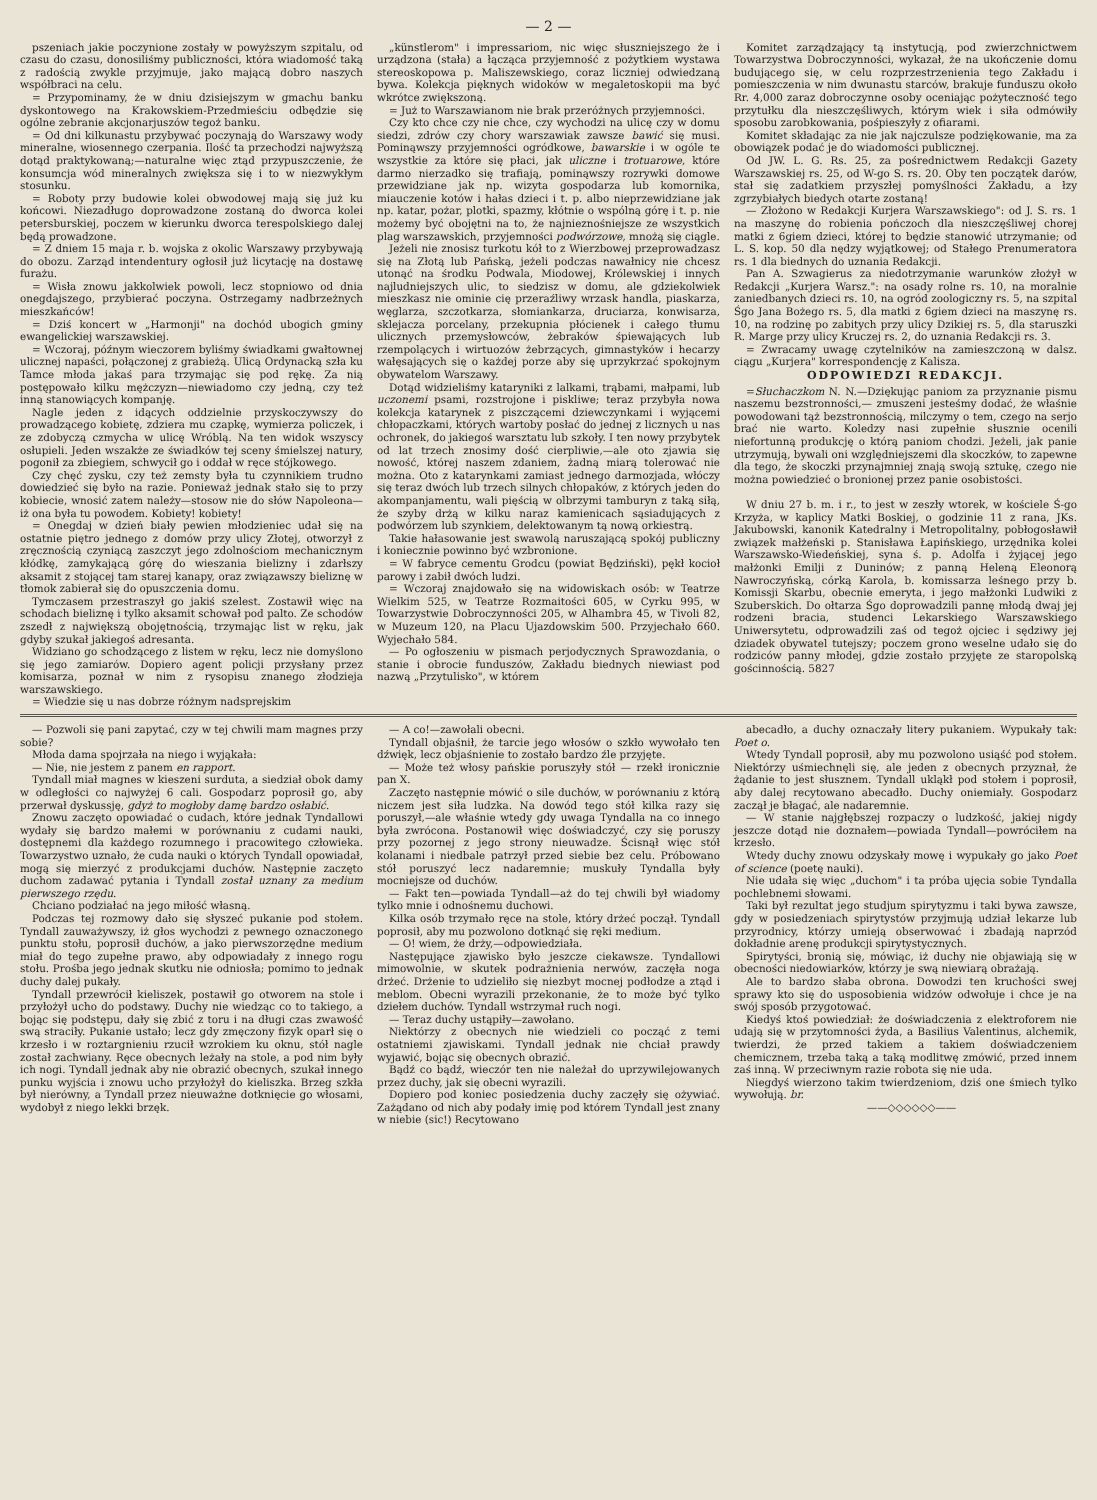— 2 —
pszeniach jakie poczynione zostały w powyższym szpitalu, od czasu do czasu, donosiliśmy publiczności, która wiadomość taką z radością zwykle przyjmuje, jako mającą dobro naszych współbraci na celu.
= Przypominamy, że w dniu dzisiejszym w gmachu banku dyskontowego na Krakowskiem-Przedmieściu odbędzie się ogólne zebranie akcjonarjuszów tegoż banku.
= Od dni kilkunastu przybywać poczynają do Warszawy wody mineralne, wiosennego czerpania. Ilość ta przechodzi najwyższą dotąd praktykowaną;—naturalne więc ztąd przypuszczenie, że konsumcja wód mineralnych zwiększa się i to w niezwykłym stosunku.
= Roboty przy budowie kolei obwodowej mają się już ku końcowi. Niezadługo doprowadzone zostaną do dworca kolei petersburskiej, poczem w kierunku dworca terespolskiego dalej będą prowadzone.
= Z dniem 15 maja r. b. wojska z okolic Warszawy przybywają do obozu. Zarząd intendentury ogłosił już licytację na dostawę furażu.
= Wisła znowu jakkolwiek powoli, lecz stopniowo od dnia onegdajszego, przybierać poczyna. Ostrzegamy nadbrzeżnych mieszkańców!
= Dziś koncert w „Harmonji" na dochód ubogich gminy ewangelickiej warszawskiej.
= Wczoraj, późnym wieczorem byliśmy świadkami gwałtownej ulicznej napaści, połączonej z grabieżą. Ulicą Ordynacką szła ku Tamce młoda jakaś para trzymając się pod rękę. Za nią postępowało kilku mężczyzn—niewiadomo czy jedną, czy też inną stanowiących kompanję.
Nagle jeden z idących oddzielnie przyskoczywszy do prowadzącego kobietę, zdziera mu czapkę, wymierza policzek, i ze zdobyczą czmycha w ulicę Wróblą. Na ten widok wszyscy osłupieli. Jeden wszakże ze świadków tej sceny śmielszej natury, pogonił za zbiegiem, schwycił go i oddał w ręce stójkowego.
Czy chęć zysku, czy też zemsty była tu czynnikiem trudno dowiedzieć się było na razie. Ponieważ jednak stało się to przy kobiecie, wnosić zatem należy—stosow nie do słów Napoleona—iż ona była tu powodem. Kobiety! kobiety!
= Onegdaj w dzień biały pewien młodzieniec udał się na ostatnie piętro jednego z domów przy ulicy Złotej, otworzył z zręcznością czyniącą zaszczyt jego zdolnościom mechanicznym kłódkę, zamykającą górę do wieszania bielizny i zdarłszy aksamit z stojącej tam starej kanapy, oraz związawszy bieliznę w tłomok zabierał się do opuszczenia domu.
Tymczasem przestraszył go jakiś szelest. Zostawił więc na schodach bieliznę i tylko aksamit schował pod palto. Ze schodów zszedł z największą obojętnością, trzymając list w ręku, jak gdyby szukał jakiegoś adresanta.
Widziano go schodzącego z listem w ręku, lecz nie domyślono się jego zamiarów. Dopiero agent policji przysłany przez komisarza, poznał w nim z rysopisu znanego złodzieja warszawskiego.
= Wiedzie się u nas dobrze różnym nadsprejskim
„künstlerom" i impressariom, nic więc słuszniejszego że i urządzona (stała) a łącząca przyjemność z pożytkiem wystawa stereoskopowa p. Maliszewskiego, coraz liczniej odwiedzaną bywa. Kolekcja pięknych widoków w megaletoskopii ma być wkrótce zwiększoną.
= Już to Warszawianom nie brak przeróżnych przyjemności.
Czy kto chce czy nie chce, czy wychodzi na ulicę czy w domu siedzi, zdrów czy chory warszawiak zawsze bawić się musi. Pominąwszy przyjemności ogródkowe, bawarskie i w ogóle te wszystkie za które się płaci, jak uliczne i trotuarowe, które darmo nierzadko się trafiają, pominąwszy rozrywki domowe przewidziane jak np. wizyta gospodarza lub komornika, miauczenie kotów i hałas dzieci i t. p. albo nieprzewidziane jak np. katar, pożar, plotki, spazmy, kłótnie o wspólną górę i t. p. nie możemy być obojętni na to, że najnieznośniejsze ze wszystkich plag warszawskich, przyjemności podwórzowe, mnożą się ciągle.
Jeżeli nie znosisz turkotu kół to z Wierzbowej przeprowadzasz się na Złotą lub Pańską, jeżeli podczas nawałnicy nie chcesz utonąć na środku Podwala, Miodowej, Królewskiej i innych najludniejszych ulic, to siedzisz w domu, ale gdziekolwiek mieszkasz nie ominie cię przeraźliwy wrzask handla, piaskarza, węglarza, szczotkarza, słomiankarza, druciarza, konwisarza, sklejacza porcelany, przekupnia płócienek i całego tłumu ulicznych przemysłowców, żebraków śpiewających lub rzempolących i wirtuozów żebrzących, gimnastyków i hecarzy wałęsających się o każdej porze aby się uprzykrzać spokojnym obywatelom Warszawy.
Dotąd widzieliśmy kataryniki z lalkami, trąbami, małpami, lub uczonemi psami, rozstrojone i piskliwe; teraz przybyła nowa kolekcja katarynek z piszczącemi dziewczynkami i wyjącemi chłopaczkami, których wartoby posłać do jednej z licznych u nas ochronek, do jakiegoś warsztatu lub szkoły. I ten nowy przybytek od lat trzech znosimy dość cierpliwie,—ale oto zjawia się nowość, której naszem zdaniem, żadną miarą tolerować nie można. Oto z katarynkami zamiast jednego darmozjada, włóczy się teraz dwóch lub trzech silnych chłopaków, z których jeden do akompanjamentu, wali pięścią w olbrzymi tamburyn z taką siłą, że szyby drżą w kilku naraz kamienicach sąsiadujących z podwórzem lub szynkiem, delektowanym tą nową orkiestrą.
Takie hałasowanie jest swawolą naruszającą spokój publiczny i koniecznie powinno być wzbronione.
= W fabryce cementu Grodcu (powiat Będziński), pękł kocioł parowy i zabił dwóch ludzi.
= Wczoraj znajdowało się na widowiskach osób: w Teatrze Wielkim 525, w Teatrze Rozmaitości 605, w Cyrku 995, w Towarzystwie Dobroczynności 205, w Alhambra 45, w Tivoli 82, w Muzeum 120, na Placu Ujazdowskim 500. Przyjechało 660. Wyjechało 584.
— Po ogłoszeniu w pismach perjodycznych Sprawozdania, o stanie i obrocie funduszów, Zakładu biednych niewiast pod nazwą „Przytulisko", w którem
Komitet zarządzający tą instytucją, pod zwierzchnictwem Towarzystwa Dobroczynności, wykazał, że na ukończenie domu budującego się, w celu rozprzestrzenienia tego Zakładu i pomieszczenia w nim dwunastu starców, brakuje funduszu około Rr. 4,000 zaraz dobroczynne osoby oceniając pożyteczność tego przytułku dla nieszczęśliwych, którym wiek i siła odmówiły sposobu zarobkowania, pośpieszyły z ofiarami.
Komitet składając za nie jak najczulsze podziękowanie, ma za obowiązek podać je do wiadomości publicznej.
Od JW. L. G. Rs. 25, za pośrednictwem Redakcji Gazety Warszawskiej rs. 25, od W-go S. rs. 20. Oby ten początek darów, stał się zadatkiem przyszłej pomyślności Zakładu, a łzy zgrzybiałych biedych otarte zostaną!
— Złożono w Redakcji Kurjera Warszawskiego": od J. S. rs. 1 na maszynę do robienia pończoch dla nieszczęśliwej chorej matki z 6giem dzieci, której to będzie stanowić utrzymanie; od L. S. kop. 50 dla nędzy wyjątkowej; od Stałego Prenumeratora rs. 1 dla biednych do uznania Redakcji.
Pan A. Szwagierus za niedotrzymanie warunków złożył w Redakcji „Kurjera Warsz.": na osady rolne rs. 10, na moralnie zaniedbanych dzieci rs. 10, na ogród zoologiczny rs. 5, na szpital Śgo Jana Bożego rs. 5, dla matki z 6giem dzieci na maszynę rs. 10, na rodzinę po zabitych przy ulicy Dzikiej rs. 5, dla staruszki R. Marge przy ulicy Kruczej rs. 2, do uznania Redakcji rs. 3.
= Zwracamy uwagę czytelników na zamieszczoną w dalsz. ciągu „Kurjera" korrespondencję z Kalisza.
ODPOWIEDZI REDAKCJI.
=Słuchaczkom N. N.—Dziękując paniom za przyznanie pismu naszemu bezstronności,— zmuszeni jesteśmy dodać, że właśnie powodowani tąż bezstronnością, milczymy o tem, czego na serjo brać nie warto. Koledzy nasi zupełnie słusznie ocenili niefortunną produkcję o którą paniom chodzi. Jeżeli, jak panie utrzymują, bywali oni względniejszemi dla skoczków, to zapewne dla tego, że skoczki przynajmniej znają swoją sztukę, czego nie można powiedzieć o bronionej przez panie osobistości.
W dniu 27 b. m. i r., to jest w zeszły wtorek, w kościele Ś-go Krzyża, w kaplicy Matki Boskiej, o godzinie 11 z rana, JKs. Jakubowski, kanonik Katedralny i Metropolitalny, pobłogosławił związek małżeński p. Stanisława Łapińskiego, urzędnika kolei Warszawsko-Wiedeńskiej, syna ś. p. Adolfa i żyjącej jego małżonki Emilji z Duninów; z panną Heleną Eleonorą Nawroczyńską, córką Karola, b. komissarza leśnego przy b. Komissji Skarbu, obecnie emeryta, i jego małżonki Ludwiki z Szuberskich. Do ołtarza Śgo doprowadzili pannę młodą dwaj jej rodzeni bracia, studenci Lekarskiego Warszawskiego Uniwersytetu, odprowadzili zaś od tegoż ojciec i sędziwy jej dziadek obywatel tutejszy; poczem grono weselne udało się do rodziców panny młodej, gdzie zostało przyjęte ze staropolską gościnnością. 5827
— Pozwoli się pani zapytać, czy w tej chwili mam magnes przy sobie?
Młoda dama spojrzała na niego i wyjąkała:
— Nie, nie jestem z panem en rapport.
Tyndall miał magnes w kieszeni surduta, a siedział obok damy w odległości co najwyżej 6 cali. Gospodarz poprosił go, aby przerwał dyskussję, gdyż to mogłoby damę bardzo osłabić.
Znowu zaczęto opowiadać o cudach, które jednak Tyndallowi wydały się bardzo małemi w porównaniu z cudami nauki, dostępnemi dla każdego rozumnego i pracowitego człowieka. Towarzystwo uznało, że cuda nauki o których Tyndall opowiadał, mogą się mierzyć z produkcjami duchów. Następnie zaczęto duchom zadawać pytania i Tyndall został uznany za medium pierwszego rzędu.
Chciano podziałać na jego miłość własną.
Podczas tej rozmowy dało się słyszeć pukanie pod stołem. Tyndall zauważywszy, iż głos wychodzi z pewnego oznaczonego punktu stołu, poprosił duchów, a jako pierwszorzędne medium miał do tego zupełne prawo, aby odpowiadały z innego rogu stołu. Prośba jego jednak skutku nie odniosła; pomimo to jednak duchy dalej pukały.
Tyndall przewrócił kieliszek, postawił go otworem na stole i przyłożył ucho do podstawy. Duchy nie wiedząc co to takiego, a bojąc się podstępu, dały się zbić z toru i na długi czas zwawość swą straciły. Pukanie ustało; lecz gdy zmęczony fizyk oparł się o krzesło i w roztargnieniu rzucił wzrokiem ku oknu, stół nagle został zachwiany. Ręce obecnych leżały na stole, a pod nim były ich nogi. Tyndall jednak aby nie obrazić obecnych, szukał innego punku wyjścia i znowu ucho przyłożył do kieliszka. Brzeg szkła był nierówny, a Tyndall przez nieuważne dotknięcie go włosami, wydobył z niego lekki brzęk.
— A co!—zawołali obecni.
Tyndall objaśnił, że tarcie jego włosów o szkło wywołało ten dźwięk, lecz objaśnienie to zostało bardzo źle przyjęte.
— Może też włosy pańskie poruszyły stół — rzekł ironicznie pan X.
Zaczęto następnie mówić o sile duchów, w porównaniu z którą niczem jest siła ludzka. Na dowód tego stół kilka razy się poruszył,—ale właśnie wtedy gdy uwaga Tyndalla na co innego była zwrócona. Postanowił więc doświadczyć, czy się poruszy przy pozornej z jego strony nieuwadze. Ścisnął więc stół kolanami i niedbale patrzył przed siebie bez celu. Próbowano stół poruszyć lecz nadaremnie; muskuły Tyndalla były mocniejsze od duchów.
— Fakt ten—powiada Tyndall—aż do tej chwili był wiadomy tylko mnie i odnośnemu duchowi.
Kilka osób trzymało ręce na stole, który drżeć począł. Tyndall poprosił, aby mu pozwolono dotknąć się ręki medium.
— O! wiem, że drży,—odpowiedziała.
Następujące zjawisko było jeszcze ciekawsze. Tyndallowi mimowolnie, w skutek podrażnienia nerwów, zaczęła noga drżeć. Drżenie to udzieliło się niezbyt mocnej podłodze a ztąd i meblom. Obecni wyrazili przekonanie, że to może być tylko dziełem duchów. Tyndall wstrzymał ruch nogi.
— Teraz duchy ustąpiły—zawołano.
Niektórzy z obecnych nie wiedzieli co począć z temi ostatniemi zjawiskami. Tyndall jednak nie chciał prawdy wyjawić, bojąc się obecnych obrazić.
Bądź co bądź, wieczór ten nie należał do uprzywilejowanych przez duchy, jak się obecni wyrazili.
Dopiero pod koniec posiedzenia duchy zaczęły się ożywiać. Zażądano od nich aby podały imię pod którem Tyndall jest znany w niebie (sic!) Recytowano
abecadło, a duchy oznaczały litery pukaniem. Wypukały tak: Poet o.
Wtedy Tyndall poprosił, aby mu pozwolono usiąść pod stołem. Niektórzy uśmiechnęli się, ale jeden z obecnych przyznał, że żądanie to jest słusznem. Tyndall ukląkł pod stołem i poprosił, aby dalej recytowano abecadło. Duchy oniemiały. Gospodarz zaczął je błagać, ale nadaremnie.
— W stanie najgłębszej rozpaczy o ludzkość, jakiej nigdy jeszcze dotąd nie doznałem—powiada Tyndall—powróciłem na krzesło.
Wtedy duchy znowu odzyskały mowę i wypukały go jako Poet of science (poetę nauki).
Nie udała się więc „duchom" i ta próba ujęcia sobie Tyndalla pochlebnemi słowami.
Taki był rezultat jego studjum spirytyzmu i taki bywa zawsze, gdy w posiedzeniach spirytystów przyjmują udział lekarze lub przyrodnicy, którzy umieją obserwować i zbadają naprzód dokładnie arenę produkcji spirytystycznych.
Spirytyści, bronią się, mówiąc, iż duchy nie objawiają się w obecności niedowiarków, którzy je swą niewiarą obrażają.
Ale to bardzo słaba obrona. Dowodzi ten kruchości swej sprawy kto się do usposobienia widzów odwołuje i chce je na swój sposób przygotować.
Kiedyś ktoś powiedział: że doświadczenia z elektroforem nie udają się w przytomności żyda, a Basilius Valentinus, alchemik, twierdzi, że przed takiem a takiem doświadczeniem chemicznem, trzeba taką a taką modlitwę zmówić, przed innem zaś inną. W przeciwnym razie robota się nie uda.
Niegdyś wierzono takim twierdzeniom, dziś one śmiech tylko wywołują. br.
——◇◇◇◇◇◇——